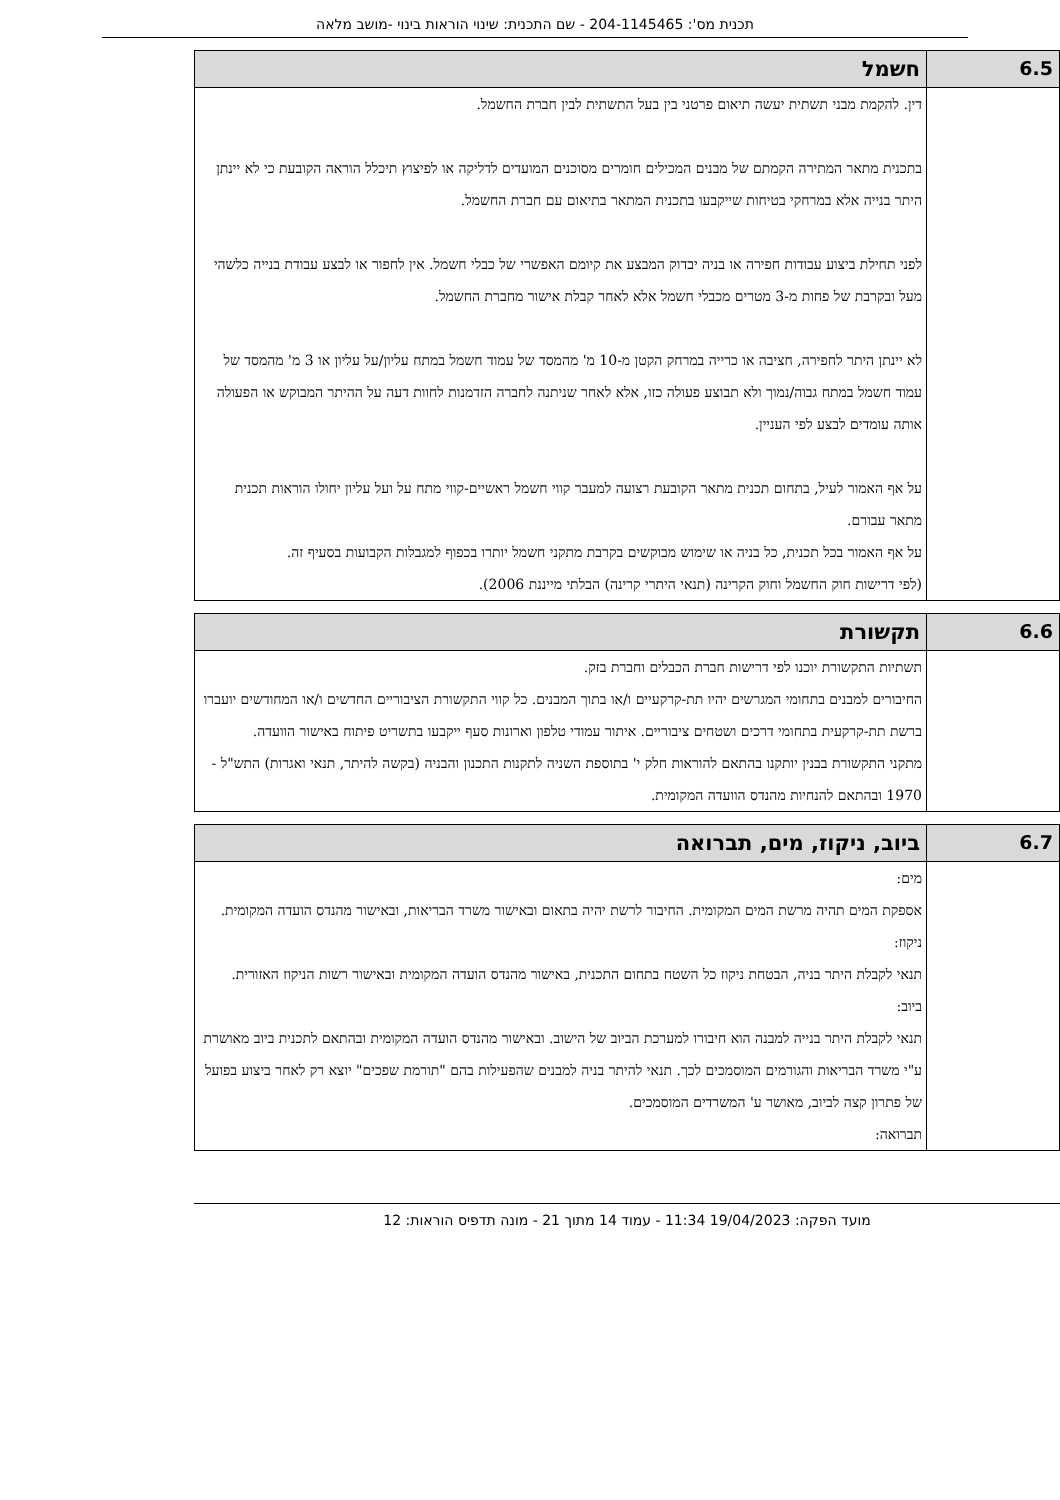תכנית מס': 204-1145465 - שם התכנית: שינוי הוראות בינוי -מושב מלאה
| 6.5 | חשמל |
| | דין. להקמת מבני תשתית יעשה תיאום פרטני בין בעל התשתית לבין חברת החשמל. בתכנית מתאר המתירה הקמתם של מבנים המכילים חומרים מסוכנים המועדים לדליקה או לפיצוץ תיכלל הוראה הקובעת כי לא יינתן היתר בנייה אלא במרחקי בטיחות שייקבעו בתכנית המתאר בתיאום עם חברת החשמל. לפני תחילת ביצוע עבודות חפירה או בניה יבדוק המבצע את קיומם האפשרי של כבלי חשמל. אין לחפור או לבצע עבודת בנייה כלשהי מעל ובקרבת של פחות מ-3 מטרים מכבלי חשמל אלא לאחר קבלת אישור מחברת החשמל. לא יינתן היתר לחפירה, חציבה או כרייה במרחק הקטן מ-10 מ' מהמסד של עמוד חשמל במתח עליון/על עליון או 3 מ' מהמסד של עמוד חשמל במתח גבוה/נמוך ולא תבוצע פעולה כזו, אלא לאחר שניתנה לחברה הזדמנות לחוות דעה על ההיתר המבוקש או הפעולה אותה עומדים לבצע לפי העניין. על אף האמור לעיל, בתחום תכנית מתאר הקובעת רצועה למעבר קווי חשמל ראשיים-קווי מתח על ועל עליון יחולו הוראות תכנית מתאר עבורם. על אף האמור בכל תכנית, כל בניה או שימוש מבוקשים בקרבת מתקני חשמל יותרו בכפוף למגבלות הקבועות בסעיף זה. (לפי דרישות חוק החשמל וחוק הקרינה (תנאי היתרי קרינה) הבלתי מייננת 2006). |
| 6.6 | תקשורת |
| | תשתיות התקשורת יוכנו לפי דרישות חברת הכבלים וחברת בזק. החיבורים למבנים בתחומי המגרשים יהיו תת-קרקעיים ו/או בתוך המבנים. כל קווי התקשורת הציבוריים החדשים ו/או המחודשים יועברו ברשת תת-קרקעית בתחומי דרכים ושטחים ציבוריים. איתור עמודי טלפון וארונות סעף ייקבעו בתשריט פיתוח באישור הוועדה. מתקני התקשורת בבנין יותקנו בהתאם להוראות חלק י' בתוספת השניה לתקנות התכנון והבניה (בקשה להיתר, תנאי ואגרות) התש"ל - 1970 ובהתאם להנחיות מהנדס הוועדה המקומית. |
| 6.7 | ביוב, ניקוז, מים, תברואה |
| | מים: אספקת המים תהיה מרשת המים המקומית. החיבור לרשת יהיה בתאום ובאישור משרד הבריאות, ובאישור מהנדס הועדה המקומית. ניקוז: תנאי לקבלת היתר בניה, הבטחת ניקוז כל השטח בתחום התכנית, באישור מהנדס הועדה המקומית ובאישור רשות הניקוז האזורית. ביוב: תנאי לקבלת היתר בנייה למבנה הוא חיבורו למערכת הביוב של הישוב. ובאישור מהנדס הועדה המקומית ובהתאם לתכנית ביוב מאושרת ע"י משרד הבריאות והגורמים המוסמכים לכך. תנאי להיתר בניה למבנים שהפעילות בהם "תורמת שפכים" יוצא רק לאחר ביצוע בפועל של פתרון קצה לביוב, מאושר ע' המשרדים המוסמכים. תברואה: |
מועד הפקה: 19/04/2023 11:34 - עמוד 14 מתוך 21 - מונה תדפיס הוראות: 12